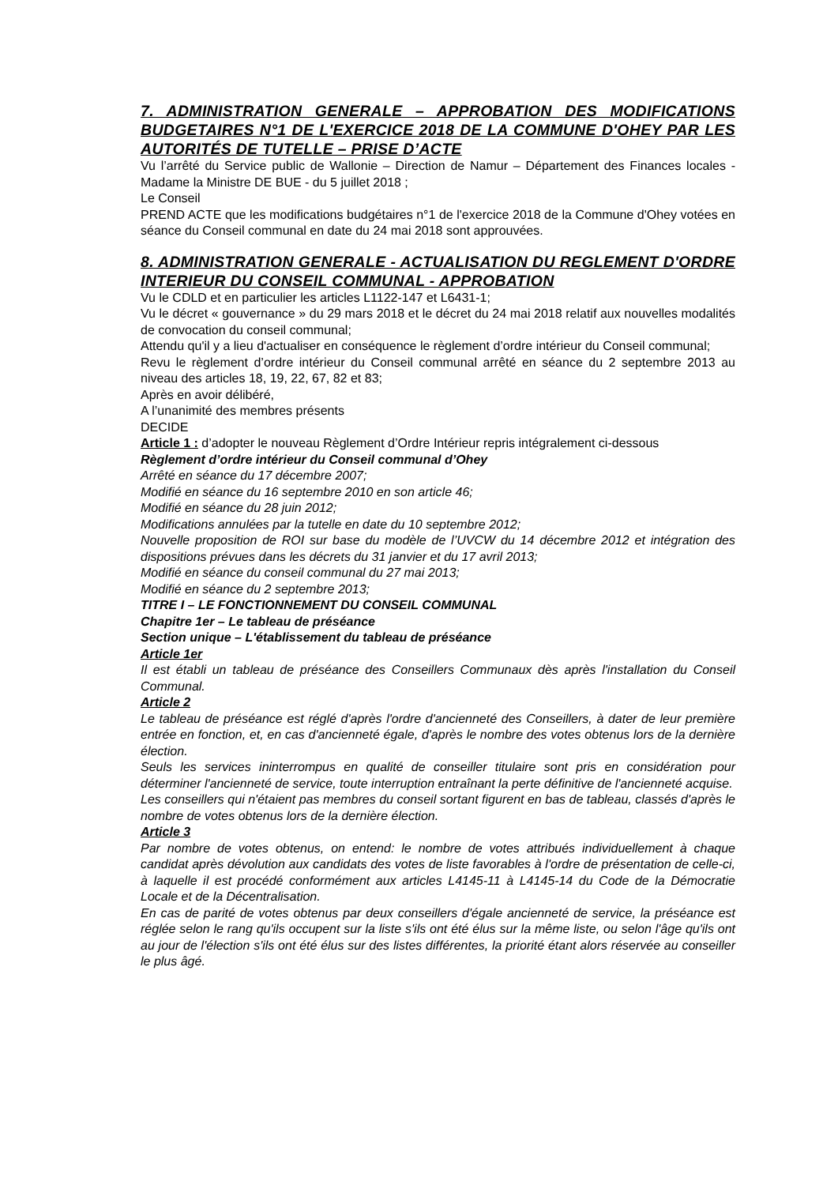7. ADMINISTRATION GENERALE – APPROBATION DES MODIFICATIONS BUDGETAIRES N°1 DE L'EXERCICE 2018 DE LA COMMUNE D'OHEY PAR LES AUTORITÉS DE TUTELLE – PRISE D’ACTE
Vu l’arrêté du Service public de Wallonie – Direction de Namur – Département des Finances locales - Madame la Ministre DE BUE - du 5 juillet 2018 ;
Le Conseil
PREND ACTE que les modifications budgétaires n°1 de l'exercice 2018 de la Commune d'Ohey votées en séance du Conseil communal en date du 24 mai 2018 sont approuvées.
8. ADMINISTRATION GENERALE - ACTUALISATION DU REGLEMENT D'ORDRE INTERIEUR DU CONSEIL COMMUNAL - APPROBATION
Vu le CDLD et en particulier les articles L1122-147 et L6431-1;
Vu le décret « gouvernance » du 29 mars 2018 et le décret du 24 mai 2018 relatif aux nouvelles modalités de convocation du conseil communal;
Attendu qu'il y a lieu d'actualiser en conséquence le règlement d’ordre intérieur du Conseil communal;
Revu le règlement d’ordre intérieur du Conseil communal arrêté en séance du 2 septembre 2013 au niveau des articles 18, 19, 22, 67, 82 et 83;
Après en avoir délibéré,
A l’unanimité des membres présents
DECIDE
Article 1 : d’adopter le nouveau Règlement d’Ordre Intérieur repris intégralement ci-dessous
Règlement d’ordre intérieur du Conseil communal d’Ohey
Arrêté en séance du 17 décembre 2007;
Modifié en séance du 16 septembre 2010 en son article 46;
Modifié en séance du 28 juin 2012;
Modifications annulées par la tutelle en date du 10 septembre 2012;
Nouvelle proposition de ROI sur base du modèle de l’UVCW du 14 décembre 2012 et intégration des dispositions prévues dans les décrets du 31 janvier et du 17 avril 2013;
Modifié en séance du conseil communal du 27 mai 2013;
Modifié en séance du 2 septembre 2013;
TITRE I – LE FONCTIONNEMENT DU CONSEIL COMMUNAL
Chapitre 1er – Le tableau de préséance
Section unique – L'établissement du tableau de préséance
Article 1er
Il est établi un tableau de préséance des Conseillers Communaux dès après l'installation du Conseil Communal.
Article 2
Le tableau de préséance est réglé d'après l'ordre d'ancienneté des Conseillers, à dater de leur première entrée en fonction, et, en cas d'ancienneté égale, d'après le nombre des votes obtenus lors de la dernière élection.
Seuls les services ininterrompus en qualité de conseiller titulaire sont pris en considération pour déterminer l'ancienneté de service, toute interruption entraînant la perte définitive de l'ancienneté acquise.
Les conseillers qui n'étaient pas membres du conseil sortant figurent en bas de tableau, classés d'après le nombre de votes obtenus lors de la dernière élection.
Article 3
Par nombre de votes obtenus, on entend: le nombre de votes attribués individuellement à chaque candidat après dévolution aux candidats des votes de liste favorables à l'ordre de présentation de celle-ci, à laquelle il est procédé conformément aux articles L4145-11 à L4145-14 du Code de la Démocratie Locale et de la Décentralisation.
En cas de parité de votes obtenus par deux conseillers d'égale ancienneté de service, la préséance est réglée selon le rang qu'ils occupent sur la liste s'ils ont été élus sur la même liste, ou selon l'âge qu'ils ont au jour de l'élection s'ils ont été élus sur des listes différentes, la priorité étant alors réservée au conseiller le plus âgé.